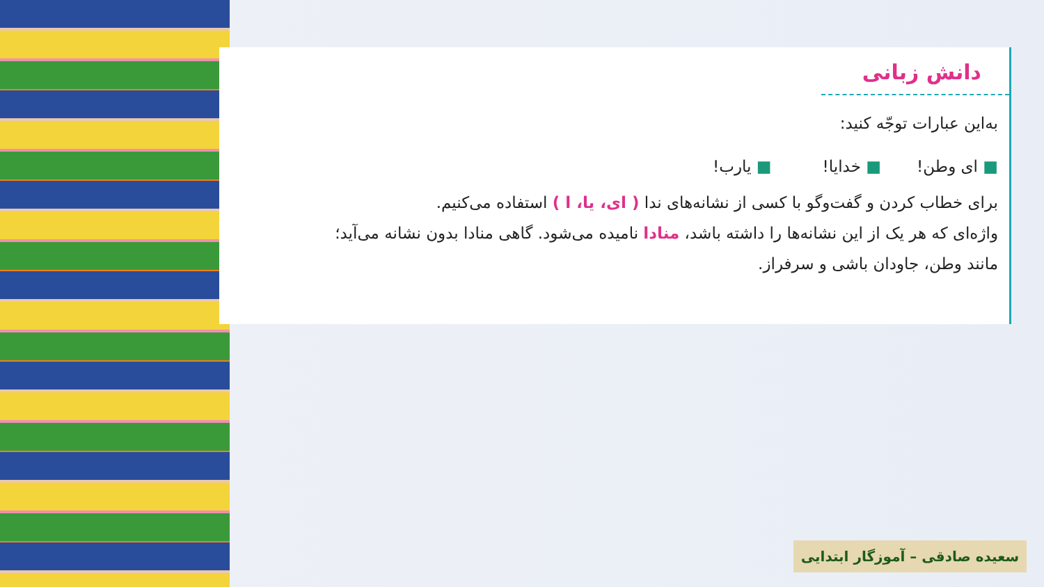دانش زبانی
به‌این عبارات توجّه کنید:
■ ای وطن! ■ خدایا! ■ یارب!
برای خطاب کردن و گفت‌وگو با کسی از نشانه‌های ندا ( ای، یا، ا ) استفاده می‌کنیم.
واژه‌ای که هر یک از این نشانه‌ها را داشته باشد، منادا نامیده می‌شود. گاهی منادا بدون نشانه می‌آید؛
مانند وطن، جاودان باشی و سرفراز.
سعیده صادقی – آموزگار ابتدایی